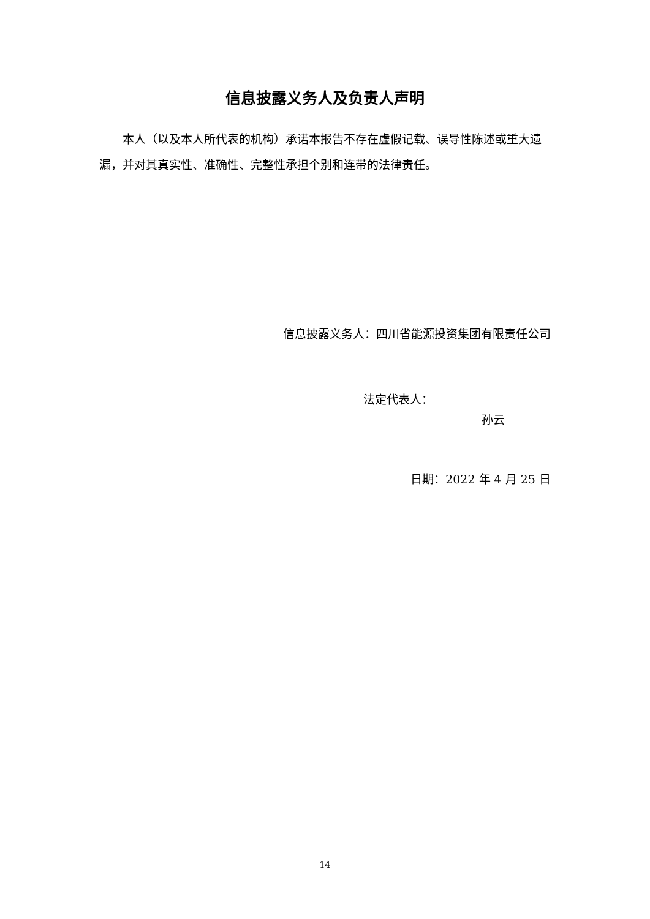信息披露义务人及负责人声明
本人（以及本人所代表的机构）承诺本报告不存在虚假记载、误导性陈述或重大遗漏，并对其真实性、准确性、完整性承担个别和连带的法律责任。
信息披露义务人：四川省能源投资集团有限责任公司
法定代表人：
孙云
日期：2022 年 4 月 25 日
14